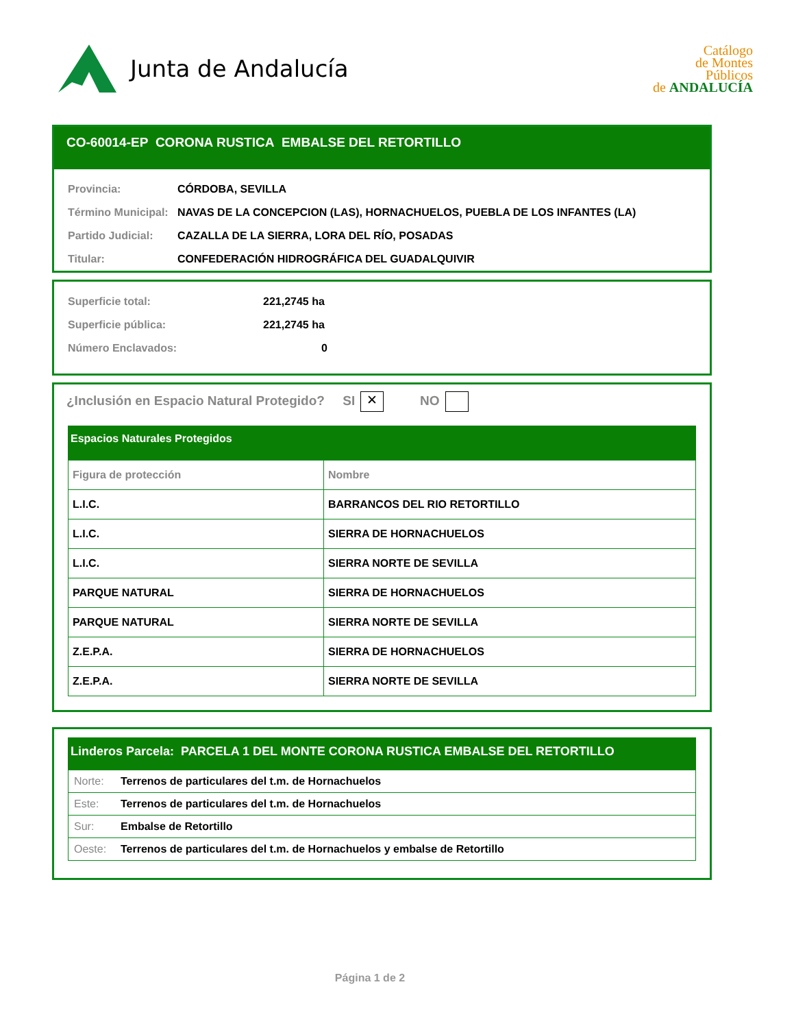Junta de Andalucía
Catálogo
de Montes
Públicos
de ANDALUCÍA
CO-60014-EP CORONA RUSTICA EMBALSE DEL RETORTILLO
Provincia: CÓRDOBA, SEVILLA
Término Municipal: NAVAS DE LA CONCEPCION (LAS), HORNACHUELOS, PUEBLA DE LOS INFANTES (LA)
Partido Judicial: CAZALLA DE LA SIERRA, LORA DEL RÍO, POSADAS
Titular: CONFEDERACIÓN HIDROGRÁFICA DEL GUADALQUIVIR
Superficie total: 221,2745 ha
Superficie pública: 221,2745 ha
Número Enclavados: 0
¿Inclusión en Espacio Natural Protegido? SI ✕ NO
Espacios Naturales Protegidos
| Figura de protección | Nombre |
| --- | --- |
| L.I.C. | BARRANCOS DEL RIO RETORTILLO |
| L.I.C. | SIERRA DE HORNACHUELOS |
| L.I.C. | SIERRA NORTE DE SEVILLA |
| PARQUE NATURAL | SIERRA DE HORNACHUELOS |
| PARQUE NATURAL | SIERRA NORTE DE SEVILLA |
| Z.E.P.A. | SIERRA DE HORNACHUELOS |
| Z.E.P.A. | SIERRA NORTE DE SEVILLA |
Linderos Parcela: PARCELA 1 DEL MONTE CORONA RUSTICA EMBALSE DEL RETORTILLO
| Norte: Terrenos de particulares del t.m. de Hornachuelos |
| Este: Terrenos de particulares del t.m. de Hornachuelos |
| Sur: Embalse de Retortillo |
| Oeste: Terrenos de particulares del t.m. de Hornachuelos y embalse de Retortillo |
Página 1 de 2